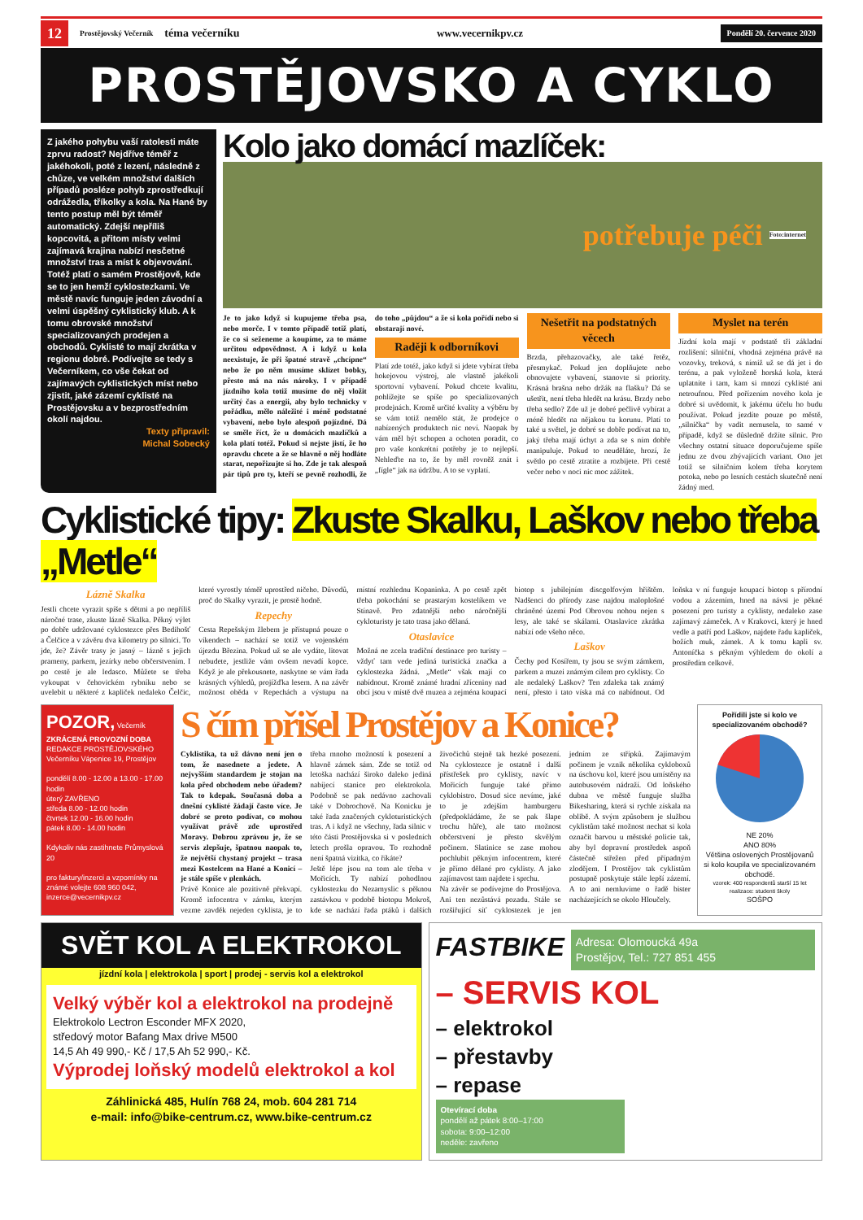12 Prostějovský Večerník téma večerníku www.vecernikpv.cz Pondělí 20. července 2020
PROSTĚJOVSKO A CYKLO
Z jakého pohybu vaší ratolesti máte zprvu radost? Nejdříve téměř z jakéhokoli, poté z lezení, následně z chůze, ve velkém množství dalších případů posléze pohyb zprostředkují odrážedla, tříkolky a kola. Na Hané by tento postup měl být téměř automatický. Zdejší nepříliš kopcovitá, a přitom místy velmi zajímavá krajina nabízí nesčetné množství tras a míst k objevování. Totéž platí o samém Prostějově, kde se to jen hemží cyklostezkami. Ve městě navíc funguje jeden závodní a velmi úspěšný cyklistický klub. A k tomu obrovské množství specializovaných prodejen a obchodů. Cyklisté to mají zkrátka v regionu dobré. Podívejte se tedy s Večerníkem, co vše čekat od zajímavých cyklistických míst nebo zjistit, jaké zázemí cyklisté na Prostějovsku a v bezprostředním okolí najdou.
Texty připravil:
Michal Sobecký
Kolo jako domácí mazlíček:
potřebuje péči Foto:internet
Je to jako když si kupujeme třeba psa, nebo morče. I v tomto případě totiž platí, že co si seženeme a koupíme, za to máme určitou odpovědnost. A i když u kola neexistuje, že při špatné stravě „chcípne“ nebo že po něm musíme sklízet bobky, přesto má na nás nároky. I v případě jízdního kola totiž musíme do něj vložit určitý čas a energii, aby bylo technicky v pořádku, mělo náležité i méně podstatné vybavení, nebo bylo alespoň pojízdné. Dá se směle říct, že u domácích mazlíčků a kola platí totéž. Pokud si nejste jistí, že ho opravdu chcete a že se hlavně o něj hodláte starat, nepořizujte si ho. Zde je tak alespoň pár tipů pro ty, kteří se pevně rozhodli, že do toho „půjdou“ a že si kola pořídí nebo si obstarají nové.
Raději k odborníkovi
Platí zde totéž, jako když si jdete vybírat třeba hokejovou výstroj, ale vlastně jakékoli sportovní vybavení. Pokud chcete kvalitu, pohlížejte se spíše po specializovaných prodejnách. Kromě určité kvality a výběru by se vám totiž nemělo stát, že prodejce o nabízených produktech nic neví. Naopak by vám měl být schopen a ochoten poradit, co pro vaše konkrétní potřeby je to nejlepší. Nehleďte na to, že by měl rovněž znát i „fígle“ jak na údržbu. A to se vyplatí.
Nešetřit na podstatných věcech
Brzda, přehazovačky, ale také řetěz, přesmykač. Pokud jen doplňujete nebo obnovujete vybavení, stanovte si priority. Krásná brašna nebo držák na flašku? Dá se ušetřit, není třeba hledět na krásu. Brzdy nebo třeba sedlo? Zde už je dobré pečlivě vybírat a méně hledět na nějakou tu korunu. Platí to také u světel, je dobré se dobře podívat na to, jaký třeba mají úchyt a zda se s ním dobře manipuluje. Pokud to neuděláte, hrozí, že světlo po cestě ztratíte a rozbijete. Při cestě večer nebo v noci nic moc zážitek.
Myslet na terén
Jízdní kola mají v podstatě tři základní rozlišení: silniční, vhodná zejména právě na vozovky, treková, s nímiž už se dá jet i do terénu, a pak vyloženě horská kola, která uplatníte i tam, kam si mnozí cyklisté ani netroufnou. Před pořízením nového kola je dobré si uvědomit, k jakému účelu ho budu používat. Pokud jezdíte pouze po městě, „silnička“ by vadit nemusela, to samé v případě, když se důsledně držíte silnic. Pro všechny ostatní situace doporučujeme spíše jednu ze dvou zbývajících variant. Ono jet totiž se silničním kolem třeba korytem potoka, nebo po lesních cestách skutečně není žádný med.
Cyklistické tipy: Zkuste Skalku, Laškov nebo třeba „Metle“
Lázně Skalka
Jestli chcete vyrazit spíše s dětmi a po nepříliš náročné trase, zkuste lázně Skalka. Pěkný výlet po dobře udržované cyklostezce přes Bedihošť a Čelčice a v závěru dva kilometry po silnici. To jde, že? Závěr trasy je jasný – lázně s jejich prameny, parkem, jezírky nebo občerstvením. I po cestě je ale ledasco. Můžete se třeba vykoupat v čehovickém rybníku nebo se uvelebit u některé z kapliček nedaleko Čelčic, které vyrostly téměř uprostřed ničeho. Důvodů, proč do Skalky vyrazit, je prostě hodně.
Repechy
Cesta Repešským žlebem je přístupná pouze o víkendech – nachází se totiž ve vojenském újezdu Březina. Pokud už se ale vydáte, litovat nebudete, jestliže vám ovšem nevadí kopce. Když je ale překousnete, naskytne se vám řada krásných výhledů, projížďka lesem. A na závěr možnost oběda v Repechách a výstupu na místní rozhlednu Kopaninka. A po cestě zpět třeba pokochání se prastarým kostelíkem ve Stínavě. Pro zdatnější nebo náročnější cykloturisty je tato trasa jako dělaná.
Otaslavice
Možná ne zcela tradiční destinace pro turisty – vždyť tam vede jediná turistická značka a cyklostezka žádná. „Metle“ však mají co nabídnout. Kromě známé hradní zříceniny nad obcí jsou v místě dvě muzea a zejména koupací biotop s jubilejním discgolfovým hřištěm. Nadšenci do přírody zase najdou maloplošné chráněné území Pod Obrovou nohou nejen s lesy, ale také se skálami. Otaslavice zkrátka nabízí ode všeho něco.
Laškov
Čechy pod Kosířem, ty jsou se svým zámkem, parkem a muzei známým cílem pro cyklisty. Co ale nedaleký Laškov? Ten zdaleka tak známý není, přesto i tato víska má co nabídnout. Od loňska v ní funguje koupací biotop s přírodní vodou a zázemím, hned na návsi je pěkné posezení pro turisty a cyklisty, nedaleko zase zajímavý zámeček. A v Krakovci, který je hned vedle a patří pod Laškov, najdete řadu kapliček, božích muk, zámek. A k tomu kapli sv. Antoníčka s pěkným výhledem do okolí a prostředím celkově.
POZOR, Večerník
ZKRÁCENÁ PROVOZNÍ DOBA
REDAKCE PROSTĚJOVSKÉHO Večerníku Vápenice 19, Prostějov
pondělí 8.00 - 12.00 a 13.00 - 17.00 hodin
úterý ZAVŘENO
středa 8.00 - 12.00 hodin
čtvrtek 12.00 - 16.00 hodin
pátek 8.00 - 14.00 hodin
Kdykoliv nás zastihnete Průmyslová 20
pro faktury/inzerci a vzpomínky na známé volejte 608 960 042, inzerce@vecernikpv.cz
S čím přišel Prostějov a Konice?
Cyklistika, ta už dávno není jen o tom, že nasednete a jedete. A nejvyšším standardem je stojan na kola před obchodem nebo úřadem? Tak to kdepak. Současná doba a dnešní cyklisté žádají často více. Je dobré se proto podívat, co mohou využívat právě zde uprostřed Moravy. Dobrou zprávou je, že se servis zlepšuje, špatnou naopak to, že největší chystaný projekt – trasa mezi Kostelcem na Hané a Konicí – je stále spíše v plenkách.
Právě Konice ale pozitivně překvapí. Kromě infocentra v zámku, kterým vezme zavděk nejeden cyklista, je to třeba mnoho možností k posezení a hlavně zámek sám. Zde se totiž od letoška nachází široko daleko jediná nabíjecí stanice pro elektrokola. Podobně se pak nedávno zachovali také v Dobrochově. Na Konicku je také řada značených cykloturistických tras. A i když ne všechny, řada silnic v této části Prostějovska si v posledních letech prošla opravou. To rozhodně není špatná vizitka, co říkáte?
Ještě lépe jsou na tom ale třeba v Mořicích. Ty nabízí pohodlnou cyklostezku do Nezamyslic s pěknou zastávkou v podobě biotopu Mokroš, kde se nachází řada ptáků i dalších živočichů stejně tak hezké posezení. Na cyklostezce je ostatně i další přístřešek pro cyklisty, navíc v Mořicích funguje také přímo cyklobistro. Dosud sice nevíme, jaké to je zdejším hamburgeru (předpokládáme, že se pak šlape trochu hůře), ale tato možnost občerstvení je přesto skvělým počinem. Slatinice se zase mohou pochlubit pěkným infocentrem, které je přímo dělané pro cyklisty. A jako zajímavost tam najdete i sprchu.
Na závěr se podívejme do Prostějova. Ani ten nezůstává pozadu. Stále se rozšiřující síť cyklostezek je jen jedním ze střípků. Zajímavým počinem je vznik několika cykloboxů na úschovu kol, které jsou umístěny na autobusovém nádraží. Od loňského dubna ve městě funguje služba Bikesharing, která si rychle získala na oblibě. A svým způsobem je službou cyklistům také možnost nechat si kola označit barvou u městské policie tak, aby byl dopravní prostředek aspoň částečně střežen před případným zlodějem. I Prostějov tak cyklistům postupně poskytuje stále lepší zázemí. A to ani nemluvíme o řadě bister nacházejících se okolo Hloučely.
Pořídili jste si kolo ve specializovaném obchodě?
NE 20%
ANO 80%
Většina oslovených Prostějovanů si kolo koupila ve specializovaném obchodě.
vzorek: 400 respondentů starší 15 let
realizace: studenti školy
SOŠPO
SVĚT KOL A ELEKTROKOL
jízdní kola | elektrokola | sport | prodej - servis kol a elektrokol
Velký výběr kol a elektrokol na prodejně
Elektrokolo Lectron Esconder MFX 2020,
středový motor Bafang Max drive M500
14,5 Ah 49 990,- Kč / 17,5 Ah 52 990,- Kč.
Výprodej loňský modelů elektrokol a kol
Záhlinická 485, Hulín 768 24, mob. 604 281 714
e-mail: info@bike-centrum.cz, www.bike-centrum.cz
FASTBIKE
Adresa: Olomoucká 49a
Prostějov, Tel.: 727 851 455
– SERVIS KOL
– elektrokol
– přestavby
– repase
Otevírací doba
pondělí až pátek 8:00–17:00
sobota: 9:00–12:00
neděle: zavřeno